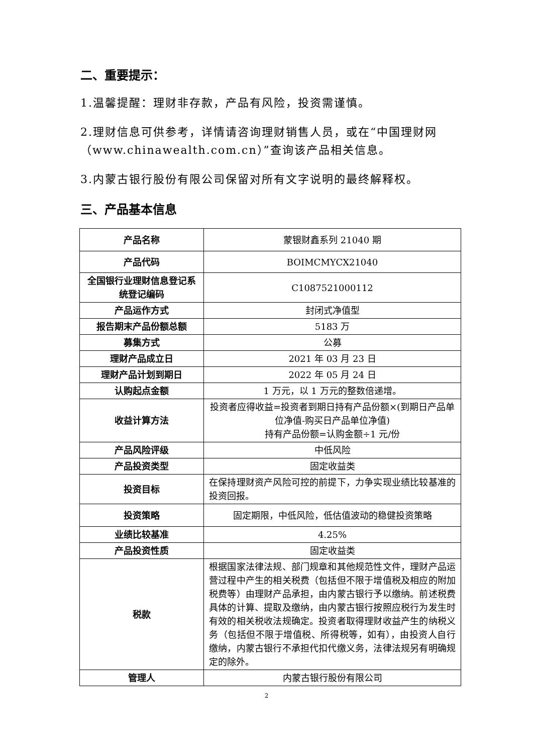二、重要提示：
1.温馨提醒：理财非存款，产品有风险，投资需谨慎。
2.理财信息可供参考，详情请咨询理财销售人员，或在“中国理财网（www.chinawealth.com.cn）”查询该产品相关信息。
3.内蒙古银行股份有限公司保留对所有文字说明的最终解释权。
三、产品基本信息
| 产品名称 | 蒙银财鑫系列 21040 期 |
| 产品代码 | BOIMCMYCX21040 |
| 全国银行业理财信息登记系统登记编码 | C1087521000112 |
| 产品运作方式 | 封闭式净值型 |
| 报告期末产品份额总额 | 5183 万 |
| 募集方式 | 公募 |
| 理财产品成立日 | 2021 年 03 月 23 日 |
| 理财产品计划到期日 | 2022 年 05 月 24 日 |
| 认购起点金额 | 1 万元，以 1 万元的整数倍递增。 |
| 收益计算方法 | 投资者应得收益=投资者到期日持有产品份额×(到期日产品单位净值-购买日产品单位净值) 持有产品份额=认购金额÷1 元/份 |
| 产品风险评级 | 中低风险 |
| 产品投资类型 | 固定收益类 |
| 投资目标 | 在保持理财资产风险可控的前提下，力争实现业绩比较基准的投资回报。 |
| 投资策略 | 固定期限，中低风险，低估值波动的稳健投资策略 |
| 业绩比较基准 | 4.25% |
| 产品投资性质 | 固定收益类 |
| 税款 | 根据国家法律法规、部门规章和其他规范性文件，理财产品运营过程中产生的相关税费（包括但不限于增值税及相应的附加税费等）由理财产品承担，由内蒙古银行予以缴纳。前述税费具体的计算、提取及缴纳，由内蒙古银行按照应税行为发生时有效的相关税收法规确定。投资者取得理财收益产生的纳税义务（包括但不限于增值税、所得税等，如有），由投资人自行缴纳，内蒙古银行不承担代扣代缴义务，法律法规另有明确规定的除外。 |
| 管理人 | 内蒙古银行股份有限公司 |
2